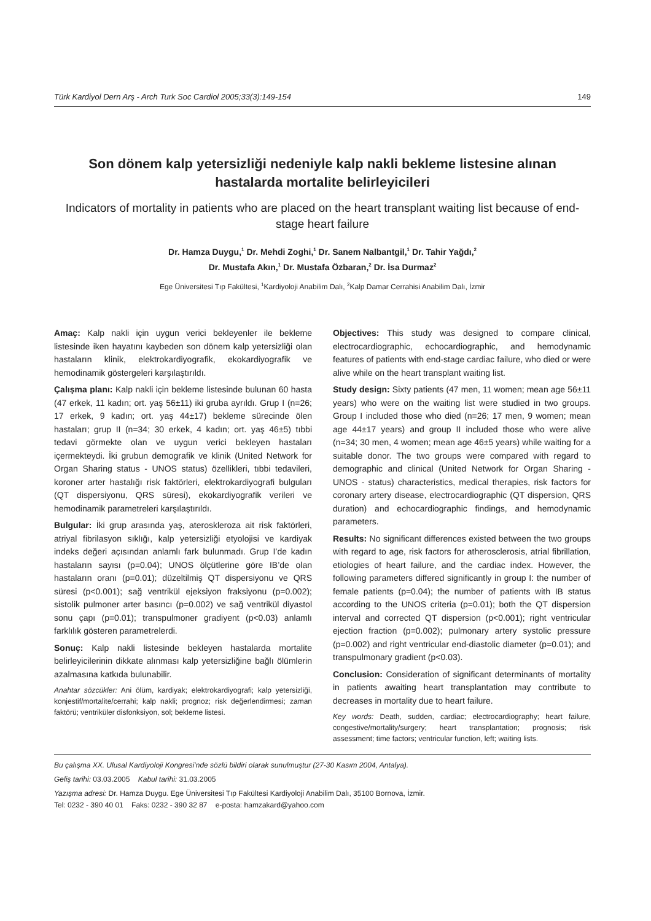Türk Kardiyol Dern Arş - Arch Turk Soc Cardiol 2005;33(3):149-154 149
Son dönem kalp yetersizliği nedeniyle kalp nakli bekleme listesine alınan hastalarda mortalite belirleyicileri
Indicators of mortality in patients who are placed on the heart transplant waiting list because of end-stage heart failure
Dr. Hamza Duygu,<sup>1</sup> Dr. Mehdi Zoghi,<sup>1</sup> Dr. Sanem Nalbantgil,<sup>1</sup> Dr. Tahir Yağdı,<sup>2</sup>
Dr. Mustafa Akın,<sup>1</sup> Dr. Mustafa Özbaran,<sup>2</sup> Dr. İsa Durmaz<sup>2</sup>
Ege Üniversitesi Tıp Fakültesi, <sup>1</sup>Kardiyoloji Anabilim Dalı, <sup>2</sup>Kalp Damar Cerrahisi Anabilim Dalı, İzmir
Amaç: Kalp nakli için uygun verici bekleyenler ile bekleme listesinde iken hayatını kaybeden son dönem kalp yetersizliği olan hastaların klinik, elektrokardiyografik, ekokardiyografik ve hemodinamik göstergeleri karşılaştırıldı.
Çalışma planı: Kalp nakli için bekleme listesinde bulunan 60 hasta (47 erkek, 11 kadın; ort. yaş 56±11) iki gruba ayrıldı. Grup I (n=26; 17 erkek, 9 kadın; ort. yaş 44±17) bekleme sürecinde ölen hastaları; grup II (n=34; 30 erkek, 4 kadın; ort. yaş 46±5) tıbbi tedavi görmekte olan ve uygun verici bekleyen hastaları içermekteydi. İki grubun demografik ve klinik (United Network for Organ Sharing status - UNOS status) özellikleri, tıbbi tedavileri, koroner arter hastalığı risk faktörleri, elektrokardiyografi bulguları (QT dispersiyonu, QRS süresi), ekokardiyografik verileri ve hemodinamik parametreleri karşılaştırıldı.
Bulgular: İki grup arasında yaş, ateroskleroza ait risk faktörleri, atriyal fibrilasyon sıklığı, kalp yetersizliği etyolojisi ve kardiyak indeks değeri açısından anlamlı fark bulunmadı. Grup I’de kadın hastaların sayısı (p=0.04); UNOS ölçütlerine göre IB’de olan hastaların oranı (p=0.01); düzeltilmiş QT dispersiyonu ve QRS süresi (p<0.001); sağ ventrikül ejeksiyon fraksiyonu (p=0.002); sistolik pulmoner arter basıncı (p=0.002) ve sağ ventrikül diyastol sonu çapı (p=0.01); transpulmoner gradiyent (p<0.03) anlamlı farklılık gösteren parametrelerdi.
Sonuç: Kalp nakli listesinde bekleyen hastalarda mortalite belirleyicilerinin dikkate alınması kalp yetersizliğine bağlı ölümlerin azalmasına katkıda bulunabilir.
Anahtar sözcükler: Ani ölüm, kardiyak; elektrokardiyografi; kalp yetersizliği, konjestif/mortalite/cerrahi; kalp nakli; prognoz; risk değerlendirmesi; zaman faktörü; ventriküler disfonksiyon, sol; bekleme listesi.
Objectives: This study was designed to compare clinical, electrocardiographic, echocardiographic, and hemodynamic features of patients with end-stage cardiac failure, who died or were alive while on the heart transplant waiting list.
Study design: Sixty patients (47 men, 11 women; mean age 56±11 years) who were on the waiting list were studied in two groups. Group I included those who died (n=26; 17 men, 9 women; mean age 44±17 years) and group II included those who were alive (n=34; 30 men, 4 women; mean age 46±5 years) while waiting for a suitable donor. The two groups were compared with regard to demographic and clinical (United Network for Organ Sharing - UNOS - status) characteristics, medical therapies, risk factors for coronary artery disease, electrocardiographic (QT dispersion, QRS duration) and echocardiographic findings, and hemodynamic parameters.
Results: No significant differences existed between the two groups with regard to age, risk factors for atherosclerosis, atrial fibrillation, etiologies of heart failure, and the cardiac index. However, the following parameters differed significantly in group I: the number of female patients (p=0.04); the number of patients with IB status according to the UNOS criteria (p=0.01); both the QT dispersion interval and corrected QT dispersion (p<0.001); right ventricular ejection fraction (p=0.002); pulmonary artery systolic pressure (p=0.002) and right ventricular end-diastolic diameter (p=0.01); and transpulmonary gradient (p<0.03).
Conclusion: Consideration of significant determinants of mortality in patients awaiting heart transplantation may contribute to decreases in mortality due to heart failure.
Key words: Death, sudden, cardiac; electrocardiography; heart failure, congestive/mortality/surgery; heart transplantation; prognosis; risk assessment; time factors; ventricular function, left; waiting lists.
Bu çalışma XX. Ulusal Kardiyoloji Kongresi’nde sözlü bildiri olarak sunulmuştur (27-30 Kasım 2004, Antalya).
Geliş tarihi: 03.03.2005 Kabul tarihi: 31.03.2005
Yazışma adresi: Dr. Hamza Duygu. Ege Üniversitesi Tıp Fakültesi Kardiyoloji Anabilim Dalı, 35100 Bornova, İzmir.
Tel: 0232 - 390 40 01 Faks: 0232 - 390 32 87 e-posta: hamzakard@yahoo.com